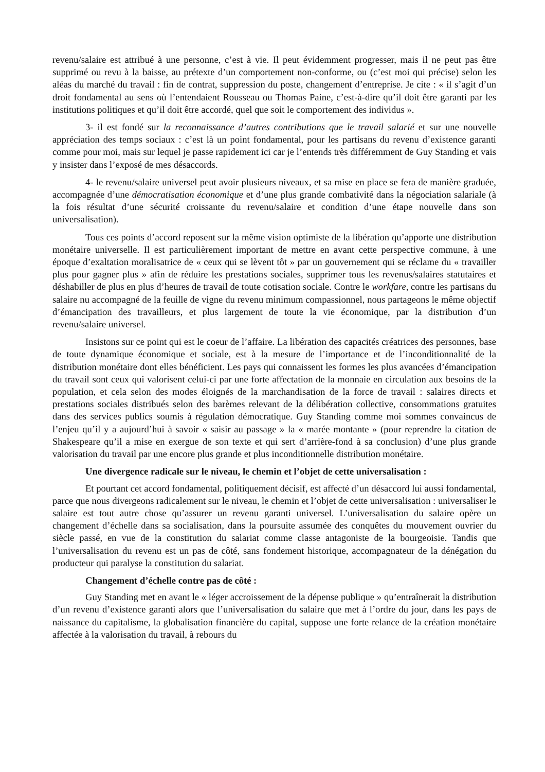revenu/salaire est attribué à une personne, c’est à vie. Il peut évidemment progresser, mais il ne peut pas être supprimé ou revu à la baisse, au prétexte d’un comportement non-conforme, ou (c’est moi qui précise) selon les aléas du marché du travail : fin de contrat, suppression du poste, changement d’entreprise. Je cite : « il s’agit d’un droit fondamental au sens où l’entendaient Rousseau ou Thomas Paine, c’est-à-dire qu’il doit être garanti par les institutions politiques et qu’il doit être accordé, quel que soit le comportement des individus ».
3- il est fondé sur la reconnaissance d’autres contributions que le travail salarié et sur une nouvelle appréciation des temps sociaux : c’est là un point fondamental, pour les partisans du revenu d’existence garanti comme pour moi, mais sur lequel je passe rapidement ici car je l’entends très différemment de Guy Standing et vais y insister dans l’exposé de mes désaccords.
4- le revenu/salaire universel peut avoir plusieurs niveaux, et sa mise en place se fera de manière graduée, accompagnée d’une démocratisation économique et d’une plus grande combativité dans la négociation salariale (à la fois résultat d’une sécurité croissante du revenu/salaire et condition d’une étape nouvelle dans son universalisation).
Tous ces points d’accord reposent sur la même vision optimiste de la libération qu’apporte une distribution monétaire universelle. Il est particulièrement important de mettre en avant cette perspective commune, à une époque d’exaltation moralisatrice de « ceux qui se lèvent tôt » par un gouvernement qui se réclame du « travailler plus pour gagner plus » afin de réduire les prestations sociales, supprimer tous les revenus/salaires statutaires et déshabiller de plus en plus d’heures de travail de toute cotisation sociale. Contre le workfare, contre les partisans du salaire nu accompagné de la feuille de vigne du revenu minimum compassionnel, nous partageons le même objectif d’émancipation des travailleurs, et plus largement de toute la vie économique, par la distribution d’un revenu/salaire universel.
Insistons sur ce point qui est le coeur de l’affaire. La libération des capacités créatrices des personnes, base de toute dynamique économique et sociale, est à la mesure de l’importance et de l’inconditionnalité de la distribution monétaire dont elles bénéficient. Les pays qui connaissent les formes les plus avancées d’émancipation du travail sont ceux qui valorisent celui-ci par une forte affectation de la monnaie en circulation aux besoins de la population, et cela selon des modes éloignés de la marchandisation de la force de travail : salaires directs et prestations sociales distribués selon des barèmes relevant de la délibération collective, consommations gratuites dans des services publics soumis à régulation démocratique. Guy Standing comme moi sommes convaincus de l’enjeu qu’il y a aujourd’hui à savoir « saisir au passage » la « marée montante » (pour reprendre la citation de Shakespeare qu’il a mise en exergue de son texte et qui sert d’arrière-fond à sa conclusion) d’une plus grande valorisation du travail par une encore plus grande et plus inconditionnelle distribution monétaire.
Une divergence radicale sur le niveau, le chemin et l’objet de cette universalisation :
Et pourtant cet accord fondamental, politiquement décisif, est affecté d’un désaccord lui aussi fondamental, parce que nous divergeons radicalement sur le niveau, le chemin et l’objet de cette universalisation : universaliser le salaire est tout autre chose qu’assurer un revenu garanti universel. L’universalisation du salaire opère un changement d’échelle dans sa socialisation, dans la poursuite assumée des conquêtes du mouvement ouvrier du siècle passé, en vue de la constitution du salariat comme classe antagoniste de la bourgeoisie. Tandis que l’universalisation du revenu est un pas de côté, sans fondement historique, accompagnateur de la dénégation du producteur qui paralyse la constitution du salariat.
Changement d’échelle contre pas de côté :
Guy Standing met en avant le « léger accroissement de la dépense publique » qu’entraînerait la distribution d’un revenu d’existence garanti alors que l’universalisation du salaire que met à l’ordre du jour, dans les pays de naissance du capitalisme, la globalisation financière du capital, suppose une forte relance de la création monétaire affectée à la valorisation du travail, à rebours du